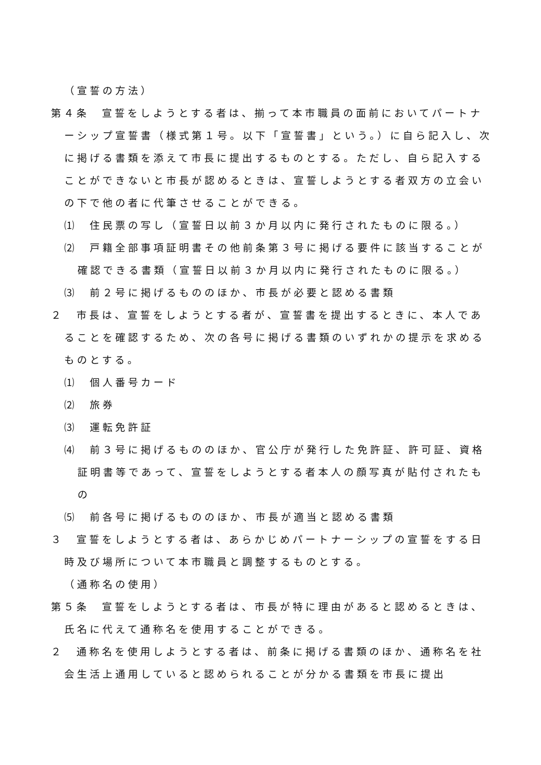（宣誓の方法）
第４条　宣誓をしようとする者は、揃って本市職員の面前においてパートナーシップ宣誓書（様式第１号。以下「宣誓書」という。）に自ら記入し、次に掲げる書類を添えて市長に提出するものとする。ただし、自ら記入することができないと市長が認めるときは、宣誓しようとする者双方の立会いの下で他の者に代筆させることができる。
⑴　住民票の写し（宣誓日以前３か月以内に発行されたものに限る。）
⑵　戸籍全部事項証明書その他前条第３号に掲げる要件に該当することが確認できる書類（宣誓日以前３か月以内に発行されたものに限る。）
⑶　前２号に掲げるもののほか、市長が必要と認める書類
２　市長は、宣誓をしようとする者が、宣誓書を提出するときに、本人であることを確認するため、次の各号に掲げる書類のいずれかの提示を求めるものとする。
⑴　個人番号カード
⑵　旅券
⑶　運転免許証
⑷　前３号に掲げるもののほか、官公庁が発行した免許証、許可証、資格証明書等であって、宣誓をしようとする者本人の顔写真が貼付されたもの
⑸　前各号に掲げるもののほか、市長が適当と認める書類
３　宣誓をしようとする者は、あらかじめパートナーシップの宣誓をする日時及び場所について本市職員と調整するものとする。
（通称名の使用）
第５条　宣誓をしようとする者は、市長が特に理由があると認めるときは、氏名に代えて通称名を使用することができる。
２　通称名を使用しようとする者は、前条に掲げる書類のほか、通称名を社会生活上通用していると認められることが分かる書類を市長に提出